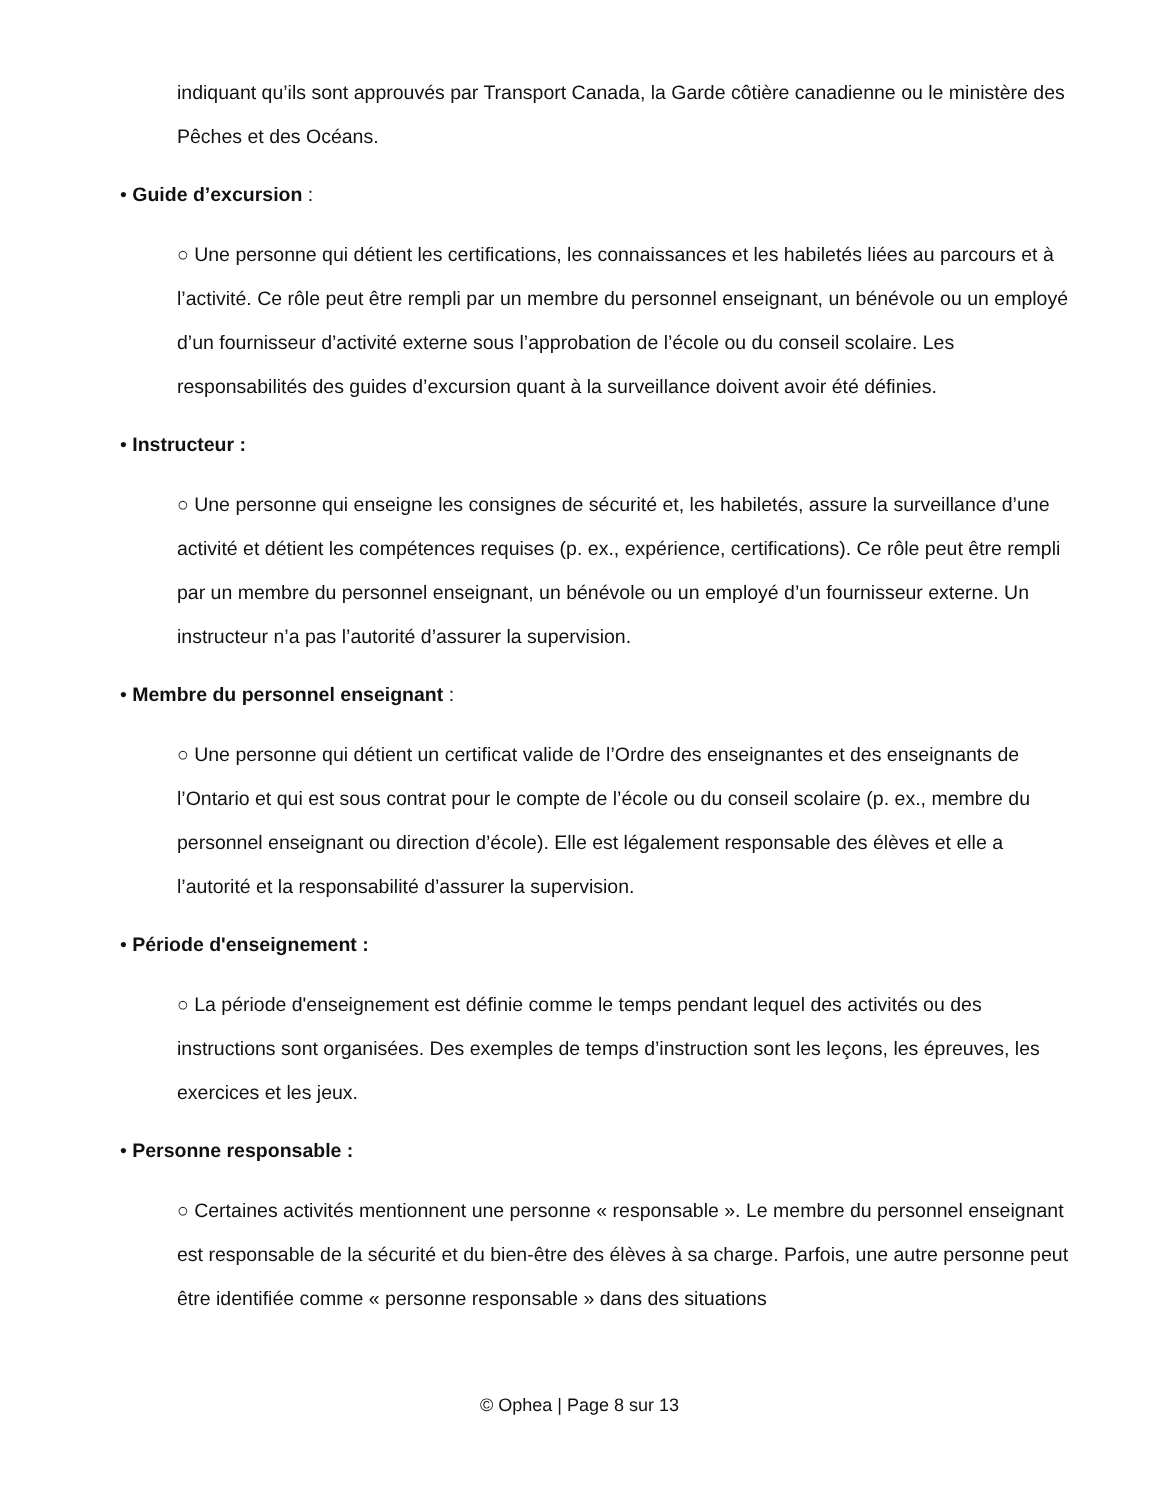indiquant qu’ils sont approuvés par Transport Canada, la Garde côtière canadienne ou le ministère des Pêches et des Océans.
• Guide d’excursion :
○ Une personne qui détient les certifications, les connaissances et les habiletés liées au parcours et à l’activité. Ce rôle peut être rempli par un membre du personnel enseignant, un bénévole ou un employé d’un fournisseur d’activité externe sous l’approbation de l’école ou du conseil scolaire. Les responsabilités des guides d’excursion quant à la surveillance doivent avoir été définies.
• Instructeur :
○ Une personne qui enseigne les consignes de sécurité et, les habiletés, assure la surveillance d’une activité et détient les compétences requises (p. ex., expérience, certifications). Ce rôle peut être rempli par un membre du personnel enseignant, un bénévole ou un employé d’un fournisseur externe. Un instructeur n’a pas l’autorité d’assurer la supervision.
• Membre du personnel enseignant :
○ Une personne qui détient un certificat valide de l’Ordre des enseignantes et des enseignants de l’Ontario et qui est sous contrat pour le compte de l’école ou du conseil scolaire (p. ex., membre du personnel enseignant ou direction d’école). Elle est légalement responsable des élèves et elle a l’autorité et la responsabilité d’assurer la supervision.
• Période d'enseignement :
○ La période d'enseignement est définie comme le temps pendant lequel des activités ou des instructions sont organisées. Des exemples de temps d’instruction sont les leçons, les épreuves, les exercices et les jeux.
• Personne responsable :
○ Certaines activités mentionnent une personne « responsable ». Le membre du personnel enseignant est responsable de la sécurité et du bien-être des élèves à sa charge. Parfois, une autre personne peut être identifiée comme « personne responsable » dans des situations
© Ophea | Page 8 sur 13